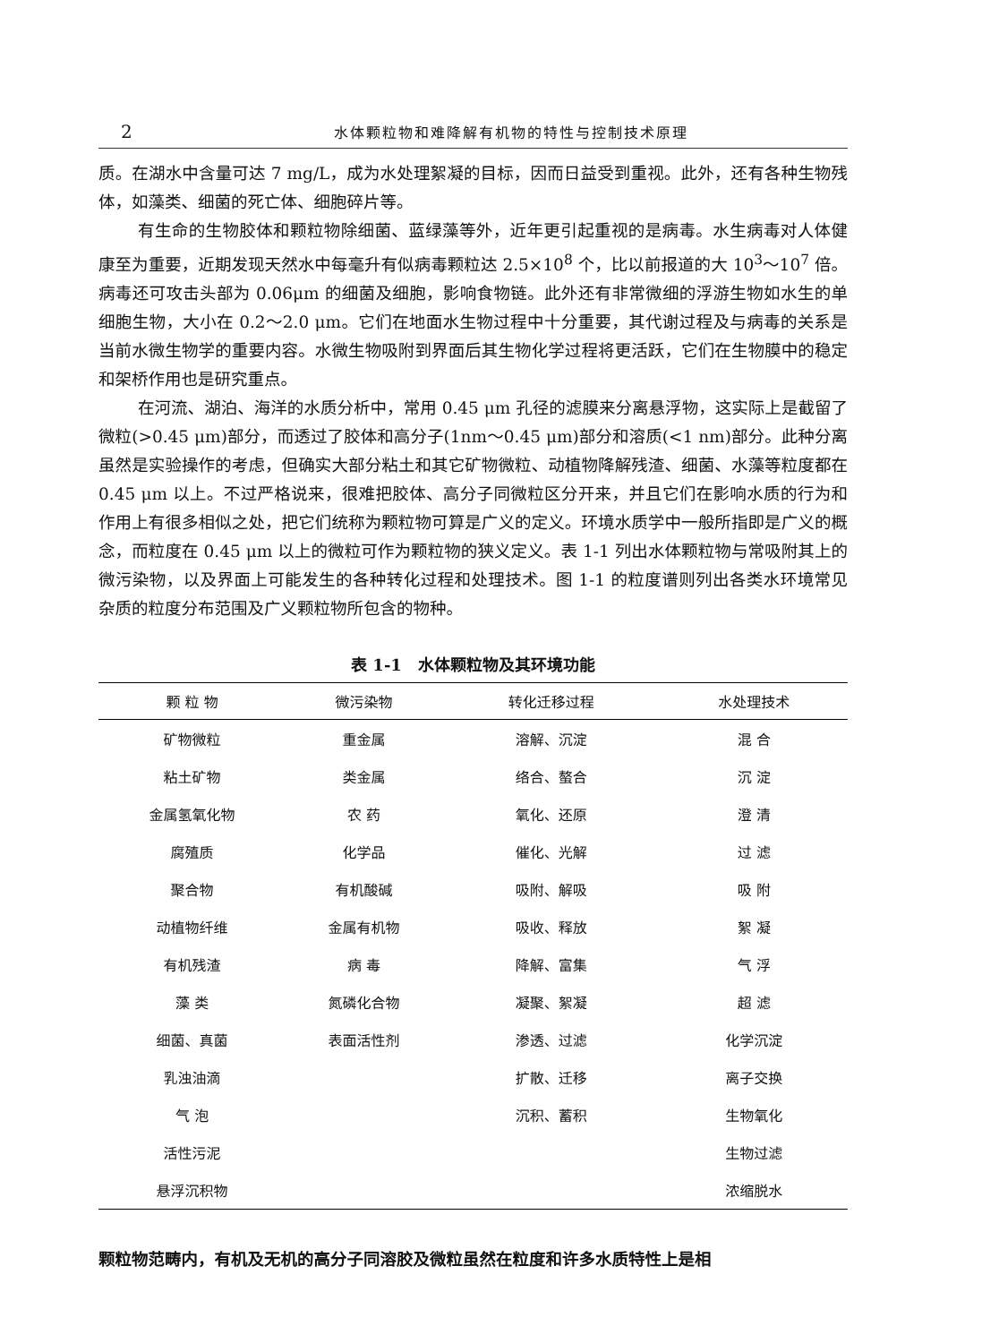2 水体颗粒物和难降解有机物的特性与控制技术原理
质。在湖水中含量可达 7 mg/L，成为水处理絮凝的目标，因而日益受到重视。此外，还有各种生物残体，如藻类、细菌的死亡体、细胞碎片等。
有生命的生物胶体和颗粒物除细菌、蓝绿藻等外，近年更引起重视的是病毒。水生病毒对人体健康至为重要，近期发现天然水中每毫升有似病毒颗粒达 2.5×10<sup>8</sup> 个，比以前报道的大 10<sup>3</sup>～10<sup>7</sup> 倍。病毒还可攻击头部为 0.06μm 的细菌及细胞，影响食物链。此外还有非常微细的浮游生物如水生的单细胞生物，大小在 0.2～2.0 μm。它们在地面水生物过程中十分重要，其代谢过程及与病毒的关系是当前水微生物学的重要内容。水微生物吸附到界面后其生物化学过程将更活跃，它们在生物膜中的稳定和架桥作用也是研究重点。
在河流、湖泊、海洋的水质分析中，常用 0.45 μm 孔径的滤膜来分离悬浮物，这实际上是截留了微粒(>0.45 μm)部分，而透过了胶体和高分子(1nm～0.45 μm)部分和溶质(<1 nm)部分。此种分离虽然是实验操作的考虑，但确实大部分粘土和其它矿物微粒、动植物降解残渣、细菌、水藻等粒度都在 0.45 μm 以上。不过严格说来，很难把胶体、高分子同微粒区分开来，并且它们在影响水质的行为和作用上有很多相似之处，把它们统称为颗粒物可算是广义的定义。环境水质学中一般所指即是广义的概念，而粒度在 0.45 μm 以上的微粒可作为颗粒物的狭义定义。表 1-1 列出水体颗粒物与常吸附其上的微污染物，以及界面上可能发生的各种转化过程和处理技术。图 1-1 的粒度谱则列出各类水环境常见杂质的粒度分布范围及广义颗粒物所包含的物种。
表 1-1　水体颗粒物及其环境功能
| 颗 粒 物 | 微污染物 | 转化迁移过程 | 水处理技术 |
| --- | --- | --- | --- |
| 矿物微粒 | 重金属 | 溶解、沉淀 | 混 合 |
| 粘土矿物 | 类金属 | 络合、螯合 | 沉 淀 |
| 金属氢氧化物 | 农 药 | 氧化、还原 | 澄 清 |
| 腐殖质 | 化学品 | 催化、光解 | 过 滤 |
| 聚合物 | 有机酸碱 | 吸附、解吸 | 吸 附 |
| 动植物纤维 | 金属有机物 | 吸收、释放 | 絮 凝 |
| 有机残渣 | 病 毒 | 降解、富集 | 气 浮 |
| 藻 类 | 氮磷化合物 | 凝聚、絮凝 | 超 滤 |
| 细菌、真菌 | 表面活性剂 | 渗透、过滤 | 化学沉淀 |
| 乳浊油滴 | | 扩散、迁移 | 离子交换 |
| 气 泡 | | 沉积、蓄积 | 生物氧化 |
| 活性污泥 | | | 生物过滤 |
| 悬浮沉积物 | | | 浓缩脱水 |
颗粒物范畴内，有机及无机的高分子同溶胶及微粒虽然在粒度和许多水质特性上是相